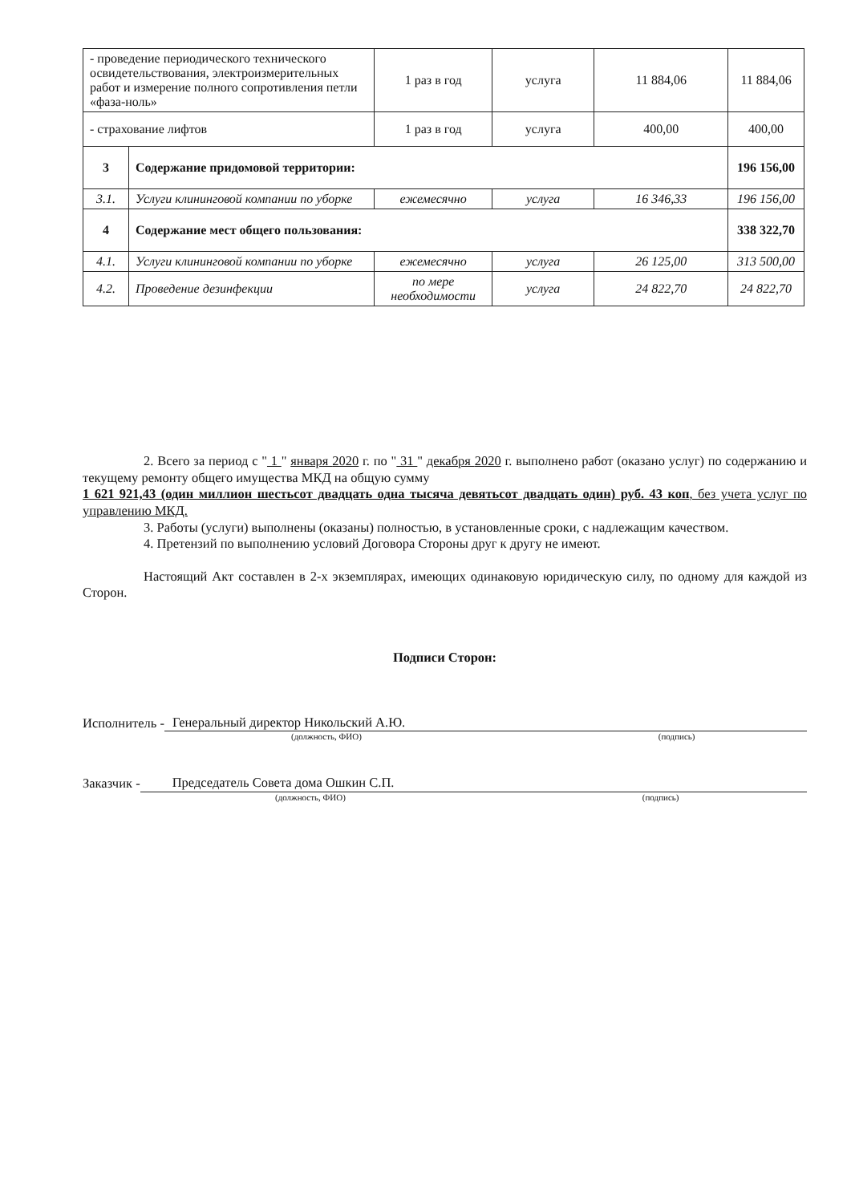| - проведение периодического технического освидетельствования, электроизмерительных работ и измерение полного сопротивления петли «фаза-ноль» | | 1 раз в год | услуга | 11 884,06 | 11 884,06 |
| - страхование лифтов | | 1 раз в год | услуга | 400,00 | 400,00 |
| 3 | Содержание придомовой территории: | | | | 196 156,00 |
| 3.1. | Услуги клининговой компании по уборке | ежемесячно | услуга | 16 346,33 | 196 156,00 |
| 4 | Содержание мест общего пользования: | | | | 338 322,70 |
| 4.1. | Услуги клининговой компании по уборке | ежемесячно | услуга | 26 125,00 | 313 500,00 |
| 4.2. | Проведение дезинфекции | по мере необходимости | услуга | 24 822,70 | 24 822,70 |
2. Всего за период с " 1 " января 2020 г. по " 31 " декабря 2020 г. выполнено работ (оказано услуг) по содержанию и текущему ремонту общего имущества МКД на общую сумму
1 621 921,43 (один миллион шестьсот двадцать одна тысяча девятьсот двадцать один) руб. 43 коп, без учета услуг по управлению МКД.
3. Работы (услуги) выполнены (оказаны) полностью, в установленные сроки, с надлежащим качеством.
4. Претензий по выполнению условий Договора Стороны друг к другу не имеют.
Настоящий Акт составлен в 2-х экземплярах, имеющих одинаковую юридическую силу, по одному для каждой из Сторон.
Подписи Сторон:
Исполнитель - Генеральный директор Никольский А.Ю.
(должность, ФИО) (подпись)
Заказчик - Председатель Совета дома Ошкин С.П.
(должность, ФИО) (подпись)